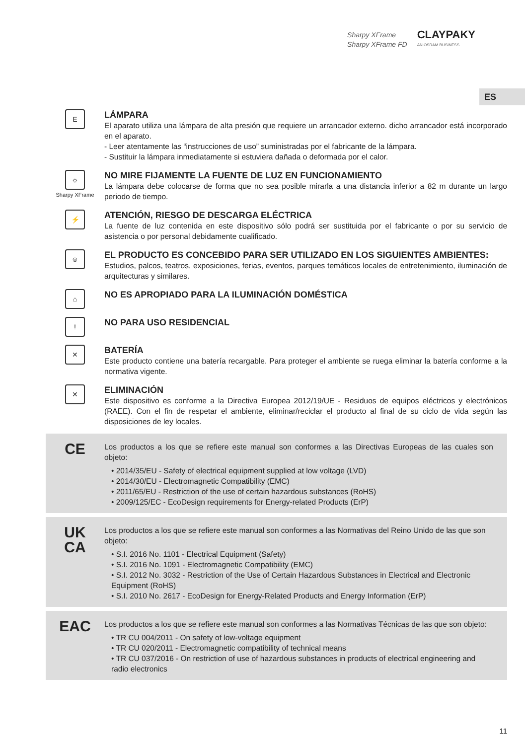Sharpy XFrame
Sharpy XFrame FD
CLAYPAKY
AN OSRAM BUSINESS
ES
E
LÁMPARA
El aparato utiliza una lámpara de alta presión que requiere un arrancador externo. dicho arrancador está incorporado en el aparato.
- Leer atentamente las “instrucciones de uso” suministradas por el fabricante de la lámpara.
- Sustituir la lámpara inmediatamente si estuviera dañada o deformada por el calor.
☼
Sharpy XFrame
NO MIRE FIJAMENTE LA FUENTE DE LUZ EN FUNCIONAMIENTO
La lámpara debe colocarse de forma que no sea posible mirarla a una distancia inferior a 82 m durante un largo periodo de tiempo.
⚡
ATENCIÓN, RIESGO DE DESCARGA ELÉCTRICA
La fuente de luz contenida en este dispositivo sólo podrá ser sustituida por el fabricante o por su servicio de asistencia o por personal debidamente cualificado.
☺
EL PRODUCTO ES CONCEBIDO PARA SER UTILIZADO EN LOS SIGUIENTES AMBIENTES:
Estudios, palcos, teatros, exposiciones, ferias, eventos, parques temáticos locales de entretenimiento, iluminación de arquitecturas y similares.
⌂
NO ES APROPIADO PARA LA ILUMINACIÓN DOMÉSTICA
!
NO PARA USO RESIDENCIAL
✕
BATERÍA
Este producto contiene una batería recargable. Para proteger el ambiente se ruega eliminar la batería conforme a la normativa vigente.
✕
ELIMINACIÓN
Este dispositivo es conforme a la Directiva Europea 2012/19/UE - Residuos de equipos eléctricos y electrónicos (RAEE). Con el fin de respetar el ambiente, eliminar/reciclar el producto al final de su ciclo de vida según las disposiciones de ley locales.
CE
Los productos a los que se refiere este manual son conformes a las Directivas Europeas de las cuales son objeto:
• 2014/35/EU - Safety of electrical equipment supplied at low voltage (LVD)
• 2014/30/EU - Electromagnetic Compatibility (EMC)
• 2011/65/EU - Restriction of the use of certain hazardous substances (RoHS)
• 2009/125/EC - EcoDesign requirements for Energy-related Products (ErP)
UK
CA
Los productos a los que se refiere este manual son conformes a las Normativas del Reino Unido de las que son objeto:
• S.I. 2016 No. 1101 - Electrical Equipment (Safety)
• S.I. 2016 No. 1091 - Electromagnetic Compatibility (EMC)
• S.I. 2012 No. 3032 - Restriction of the Use of Certain Hazardous Substances in Electrical and Electronic Equipment (RoHS)
• S.I. 2010 No. 2617 - EcoDesign for Energy-Related Products and Energy Information (ErP)
EAC
Los productos a los que se refiere este manual son conformes a las Normativas Técnicas de las que son objeto:
• TR CU 004/2011 - On safety of low-voltage equipment
• TR CU 020/2011 - Electromagnetic compatibility of technical means
• TR CU 037/2016 - On restriction of use of hazardous substances in products of electrical engineering and radio electronics
11